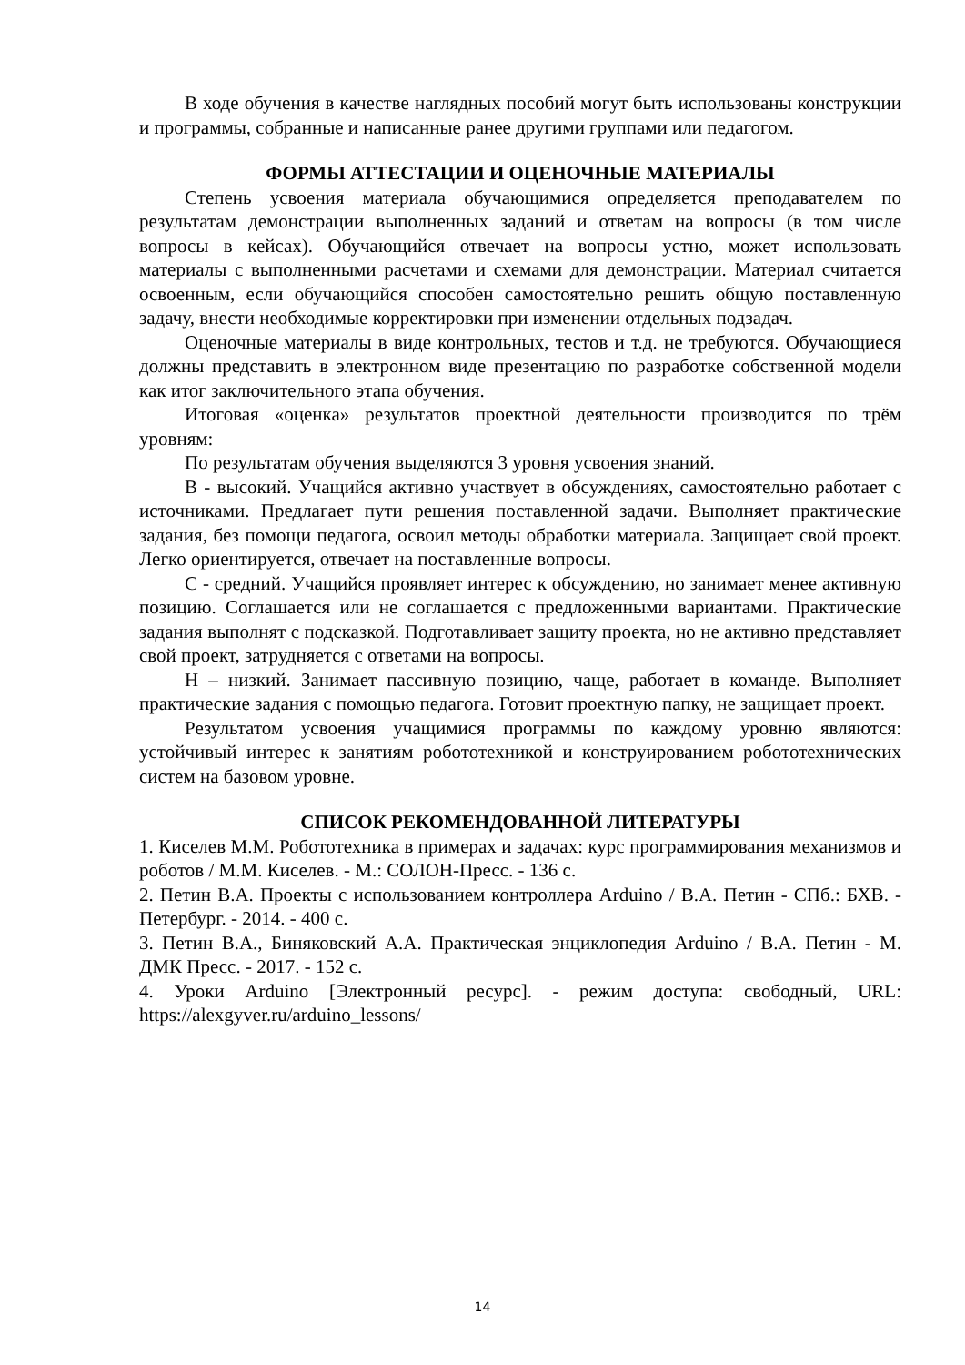В ходе обучения в качестве наглядных пособий могут быть использованы конструкции и программы, собранные и написанные ранее другими группами или педагогом.
ФОРМЫ АТТЕСТАЦИИ И ОЦЕНОЧНЫЕ МАТЕРИАЛЫ
Степень усвоения материала обучающимися определяется преподавателем по результатам демонстрации выполненных заданий и ответам на вопросы (в том числе вопросы в кейсах). Обучающийся отвечает на вопросы устно, может использовать материалы с выполненными расчетами и схемами для демонстрации. Материал считается освоенным, если обучающийся способен самостоятельно решить общую поставленную задачу, внести необходимые корректировки при изменении отдельных подзадач.
Оценочные материалы в виде контрольных, тестов и т.д. не требуются. Обучающиеся должны представить в электронном виде презентацию по разработке собственной модели как итог заключительного этапа обучения.
Итоговая «оценка» результатов проектной деятельности производится по трём уровням:
По результатам обучения выделяются 3 уровня усвоения знаний.
В - высокий. Учащийся активно участвует в обсуждениях, самостоятельно работает с источниками. Предлагает пути решения поставленной задачи. Выполняет практические задания, без помощи педагога, освоил методы обработки материала. Защищает свой проект. Легко ориентируется, отвечает на поставленные вопросы.
С - средний. Учащийся проявляет интерес к обсуждению, но занимает менее активную позицию. Соглашается или не соглашается с предложенными вариантами. Практические задания выполнят с подсказкой. Подготавливает защиту проекта, но не активно представляет свой проект, затрудняется с ответами на вопросы.
Н – низкий. Занимает пассивную позицию, чаще, работает в команде. Выполняет практические задания с помощью педагога. Готовит проектную папку, не защищает проект.
Результатом усвоения учащимися программы по каждому уровню являются: устойчивый интерес к занятиям робототехникой и конструированием робототехнических систем на базовом уровне.
СПИСОК РЕКОМЕНДОВАННОЙ ЛИТЕРАТУРЫ
1. Киселев М.М. Робототехника в примерах и задачах: курс программирования механизмов и роботов / М.М. Киселев. - М.: СОЛОН-Пресс. - 136 с.
2. Петин В.А. Проекты с использованием контроллера Arduino / В.А. Петин - СПб.: БХВ. - Петербург. - 2014. - 400 с.
3. Петин В.А., Биняковский А.А. Практическая энциклопедия Arduino / В.А. Петин - М. ДМК Пресс. - 2017. - 152 с.
4. Уроки Arduino [Электронный ресурс]. - режим доступа: свободный, URL: https://alexgyver.ru/arduino_lessons/
14